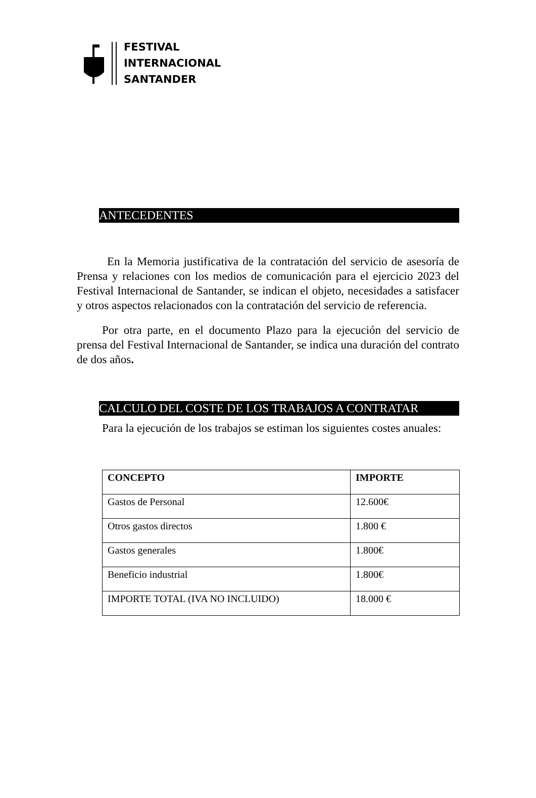FESTIVAL
INTERNACIONAL
SANTANDER
ANTECEDENTES
En la Memoria justificativa de la contratación del servicio de asesoría de Prensa y relaciones con los medios de comunicación para el ejercicio 2023 del Festival Internacional de Santander, se indican el objeto, necesidades a satisfacer y otros aspectos relacionados con la contratación del servicio de referencia.
Por otra parte, en el documento Plazo para la ejecución del servicio de prensa del Festival Internacional de Santander, se indica una duración del contrato de dos años.
CALCULO DEL COSTE DE LOS TRABAJOS A CONTRATAR
Para la ejecución de los trabajos se estiman los siguientes costes anuales:
| CONCEPTO | IMPORTE |
| --- | --- |
| Gastos de Personal | 12.600€ |
| Otros gastos directos | 1.800 € |
| Gastos generales | 1.800€ |
| Beneficio industrial | 1.800€ |
| IMPORTE TOTAL (IVA NO INCLUIDO) | 18.000 € |